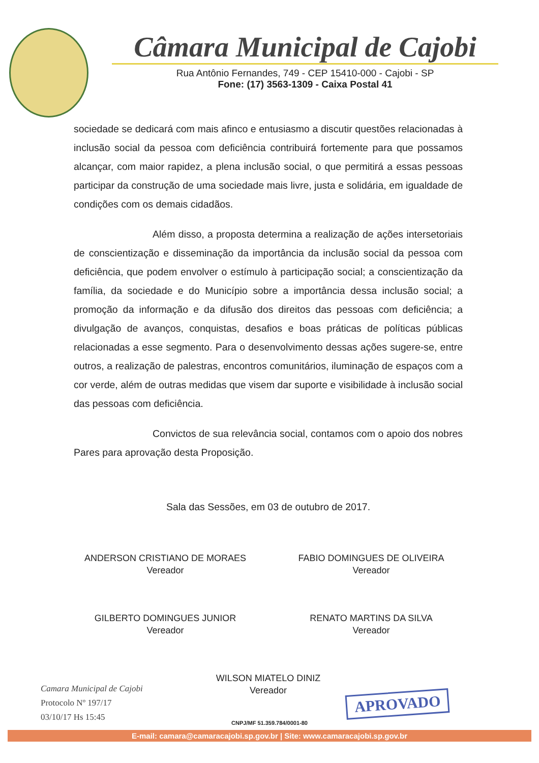Câmara Municipal de Cajobi
Rua Antônio Fernandes, 749 - CEP 15410-000 - Cajobi - SP
Fone: (17) 3563-1309 - Caixa Postal 41
sociedade se dedicará com mais afinco e entusiasmo a discutir questões relacionadas à inclusão social da pessoa com deficiência contribuirá fortemente para que possamos alcançar, com maior rapidez, a plena inclusão social, o que permitirá a essas pessoas participar da construção de uma sociedade mais livre, justa e solidária, em igualdade de condições com os demais cidadãos.
Além disso, a proposta determina a realização de ações intersetoriais de conscientização e disseminação da importância da inclusão social da pessoa com deficiência, que podem envolver o estímulo à participação social; a conscientização da família, da sociedade e do Município sobre a importância dessa inclusão social; a promoção da informação e da difusão dos direitos das pessoas com deficiência; a divulgação de avanços, conquistas, desafios e boas práticas de políticas públicas relacionadas a esse segmento. Para o desenvolvimento dessas ações sugere-se, entre outros, a realização de palestras, encontros comunitários, iluminação de espaços com a cor verde, além de outras medidas que visem dar suporte e visibilidade à inclusão social das pessoas com deficiência.
Convictos de sua relevância social, contamos com o apoio dos nobres Pares para aprovação desta Proposição.
Sala das Sessões, em 03 de outubro de 2017.
ANDERSON CRISTIANO DE MORAES
Vereador
FABIO DOMINGUES DE OLIVEIRA
Vereador
GILBERTO DOMINGUES JUNIOR
Vereador
RENATO MARTINS DA SILVA
Vereador
WILSON MIATELO DINIZ
Vereador
Camara Municipal de Cajobi
Protocolo Nº 197/17
03/10/17 Hs 15:45
APROVADO
CNPJ/MF 51.359.784/0001-80
E-mail: camara@camaracajobi.sp.gov.br | Site: www.camaracajobi.sp.gov.br